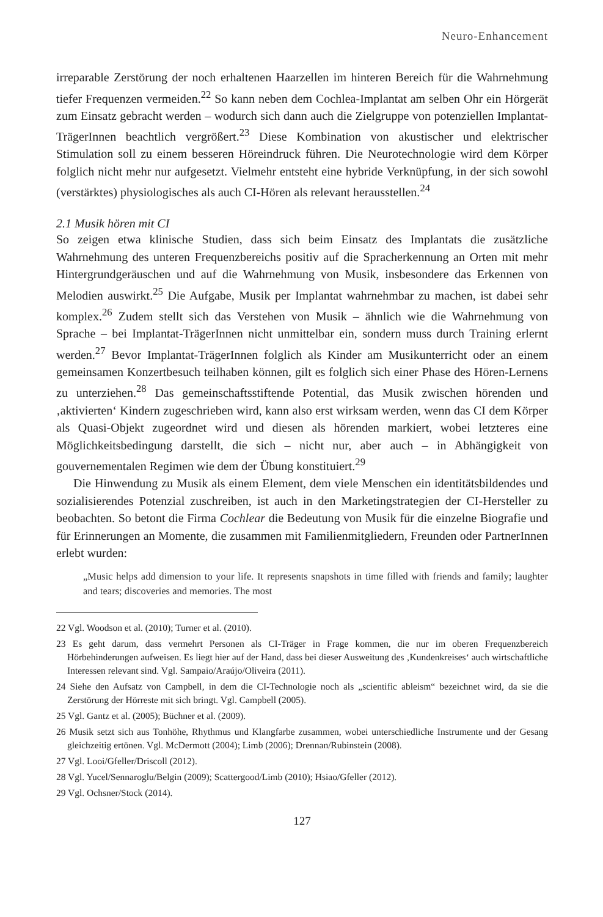Neuro-Enhancement
irreparable Zerstörung der noch erhaltenen Haarzellen im hinteren Bereich für die Wahrnehmung tiefer Frequenzen vermeiden.<sup>22</sup> So kann neben dem Cochlea-Implantat am selben Ohr ein Hörgerät zum Einsatz gebracht werden – wodurch sich dann auch die Zielgruppe von potenziellen Implantat-TrägerInnen beachtlich vergrößert.<sup>23</sup> Diese Kombination von akustischer und elektrischer Stimulation soll zu einem besseren Höreindruck führen. Die Neurotechnologie wird dem Körper folglich nicht mehr nur aufgesetzt. Vielmehr entsteht eine hybride Verknüpfung, in der sich sowohl (verstärktes) physiologisches als auch CI-Hören als relevant herausstellen.<sup>24</sup>
2.1 Musik hören mit CI
So zeigen etwa klinische Studien, dass sich beim Einsatz des Implantats die zusätzliche Wahrnehmung des unteren Frequenzbereichs positiv auf die Spracherkennung an Orten mit mehr Hintergrundgeräuschen und auf die Wahrnehmung von Musik, insbesondere das Erkennen von Melodien auswirkt.<sup>25</sup> Die Aufgabe, Musik per Implantat wahrnehmbar zu machen, ist dabei sehr komplex.<sup>26</sup> Zudem stellt sich das Verstehen von Musik – ähnlich wie die Wahrnehmung von Sprache – bei Implantat-TrägerInnen nicht unmittelbar ein, sondern muss durch Training erlernt werden.<sup>27</sup> Bevor Implantat-TrägerInnen folglich als Kinder am Musikunterricht oder an einem gemeinsamen Konzertbesuch teilhaben können, gilt es folglich sich einer Phase des Hören-Lernens zu unterziehen.<sup>28</sup> Das gemeinschaftsstiftende Potential, das Musik zwischen hörenden und ‚aktivierten‘ Kindern zugeschrieben wird, kann also erst wirksam werden, wenn das CI dem Körper als Quasi-Objekt zugeordnet wird und diesen als hörenden markiert, wobei letzteres eine Möglichkeitsbedingung darstellt, die sich – nicht nur, aber auch – in Abhängigkeit von gouvernementalen Regimen wie dem der Übung konstituiert.<sup>29</sup>
Die Hinwendung zu Musik als einem Element, dem viele Menschen ein identitätsbildendes und sozialisierendes Potenzial zuschreiben, ist auch in den Marketingstrategien der CI-Hersteller zu beobachten. So betont die Firma Cochlear die Bedeutung von Musik für die einzelne Biografie und für Erinnerungen an Momente, die zusammen mit Familienmitgliedern, Freunden oder PartnerInnen erlebt wurden:
„Music helps add dimension to your life. It represents snapshots in time filled with friends and family; laughter and tears; discoveries and memories. The most
22 Vgl. Woodson et al. (2010); Turner et al. (2010).
23 Es geht darum, dass vermehrt Personen als CI-Träger in Frage kommen, die nur im oberen Frequenzbereich Hörbehinderungen aufweisen. Es liegt hier auf der Hand, dass bei dieser Ausweitung des ‚Kundenkreises‘ auch wirtschaftliche Interessen relevant sind. Vgl. Sampaio/Araújo/Oliveira (2011).
24 Siehe den Aufsatz von Campbell, in dem die CI-Technologie noch als „scientific ableism“ bezeichnet wird, da sie die Zerstörung der Hörreste mit sich bringt. Vgl. Campbell (2005).
25 Vgl. Gantz et al. (2005); Büchner et al. (2009).
26 Musik setzt sich aus Tonhöhe, Rhythmus und Klangfarbe zusammen, wobei unterschiedliche Instrumente und der Gesang gleichzeitig ertönen. Vgl. McDermott (2004); Limb (2006); Drennan/Rubinstein (2008).
27 Vgl. Looi/Gfeller/Driscoll (2012).
28 Vgl. Yucel/Sennaroglu/Belgin (2009); Scattergood/Limb (2010); Hsiao/Gfeller (2012).
29 Vgl. Ochsner/Stock (2014).
127